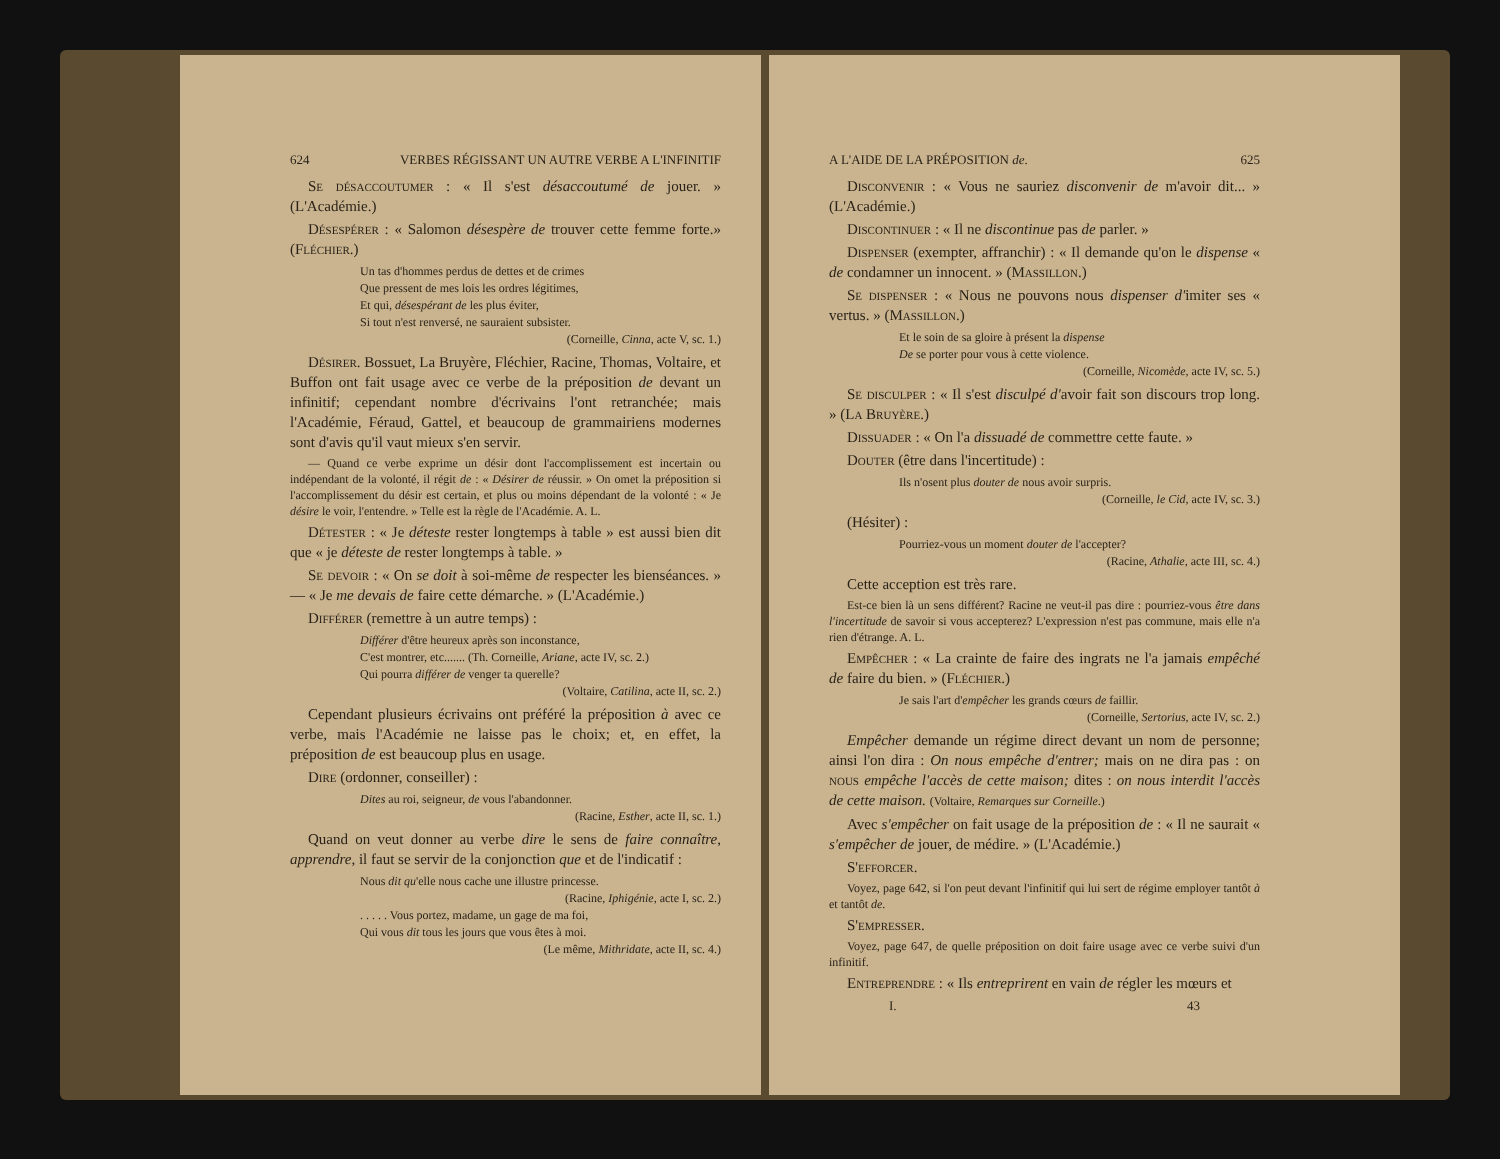624 VERBES RÉGISSANT UN AUTRE VERBE A L'INFINITIF
Se désaccoutumer : « Il s'est désaccoutumé de jouer. » (L'Académie.)
Désespérer : « Salomon désespère de trouver cette femme forte.» (Fléchier.)
Un tas d'hommes perdus de dettes et de crimes
Que pressent de mes lois les ordres légitimes,
Et qui, désespérant de les plus éviter,
Si tout n'est renversé, ne sauraient subsister.
(Corneille, Cinna, acte V, sc. 1.)
Désirer. Bossuet, La Bruyère, Fléchier, Racine, Thomas, Voltaire, et Buffon ont fait usage avec ce verbe de la préposition de devant un infinitif; cependant nombre d'écrivains l'ont retranchée; mais l'Académie, Féraud, Gattel, et beaucoup de grammairiens modernes sont d'avis qu'il vaut mieux s'en servir.
— Quand ce verbe exprime un désir dont l'accomplissement est incertain ou indépendant de la volonté, il régit de : « Désirer de réussir. » On omet la préposition si l'accomplissement du désir est certain, et plus ou moins dépendant de la volonté : « Je désire le voir, l'entendre. » Telle est la règle de l'Académie. A. L.
Détester : « Je déteste rester longtemps à table » est aussi bien dit que « je déteste de rester longtemps à table. »
Se devoir : « On se doit à soi-même de respecter les bienséances. » — « Je me devais de faire cette démarche. » (L'Académie.)
Différer (remettre à un autre temps) :
Différer d'être heureux après son inconstance,
C'est montrer, etc....... (Th. Corneille, Ariane, acte IV, sc. 2.)
Qui pourra différer de venger ta querelle?
(Voltaire, Catilina, acte II, sc. 2.)
Cependant plusieurs écrivains ont préféré la préposition à avec ce verbe, mais l'Académie ne laisse pas le choix; et, en effet, la préposition de est beaucoup plus en usage.
Dire (ordonner, conseiller) :
Dites au roi, seigneur, de vous l'abandonner.
(Racine, Esther, acte II, sc. 1.)
Quand on veut donner au verbe dire le sens de faire connaître, apprendre, il faut se servir de la conjonction que et de l'indicatif :
Nous dit qu'elle nous cache une illustre princesse.
(Racine, Iphigénie, acte I, sc. 2.)
. . . . . Vous portez, madame, un gage de ma foi,
Qui vous dit tous les jours que vous êtes à moi.
(Le même, Mithridate, acte II, sc. 4.)
A L'AIDE DE LA PRÉPOSITION de. 625
Disconvenir : « Vous ne sauriez disconvenir de m'avoir dit... » (L'Académie.)
Discontinuer : « Il ne discontinue pas de parler. »
Dispenser (exempter, affranchir) : « Il demande qu'on le dispense « de condamner un innocent. » (Massillon.)
Se dispenser : « Nous ne pouvons nous dispenser d'imiter ses « vertus. » (Massillon.)
Et le soin de sa gloire à présent la dispense
De se porter pour vous à cette violence.
(Corneille, Nicomède, acte IV, sc. 5.)
Se disculper : « Il s'est disculpé d'avoir fait son discours trop long. » (La Bruyère.)
Dissuader : « On l'a dissuadé de commettre cette faute. »
Douter (être dans l'incertitude) :
Ils n'osent plus douter de nous avoir surpris.
(Corneille, le Cid, acte IV, sc. 3.)
(Hésiter) :
Pourriez-vous un moment douter de l'accepter?
(Racine, Athalie, acte III, sc. 4.)
Cette acception est très rare.
Est-ce bien là un sens différent? Racine ne veut-il pas dire : pourriez-vous être dans l'incertitude de savoir si vous accepterez? L'expression n'est pas commune, mais elle n'a rien d'étrange. A. L.
Empêcher : « La crainte de faire des ingrats ne l'a jamais empêché de faire du bien. » (Fléchier.)
Je sais l'art d'empêcher les grands cœurs de faillir.
(Corneille, Sertorius, acte IV, sc. 2.)
Empêcher demande un régime direct devant un nom de personne; ainsi l'on dira : On nous empêche d'entrer; mais on ne dira pas : on nous empêche l'accès de cette maison; dites : on nous interdit l'accès de cette maison. (Voltaire, Remarques sur Corneille.)
Avec s'empêcher on fait usage de la préposition de : « Il ne saurait « s'empêcher de jouer, de médire. » (L'Académie.)
S'efforcer.
Voyez, page 642, si l'on peut devant l'infinitif qui lui sert de régime employer tantôt à et tantôt de.
S'empresser.
Voyez, page 647, de quelle préposition on doit faire usage avec ce verbe suivi d'un infinitif.
Entreprendre : « Ils entreprirent en vain de régler les mœurs et
I. 43